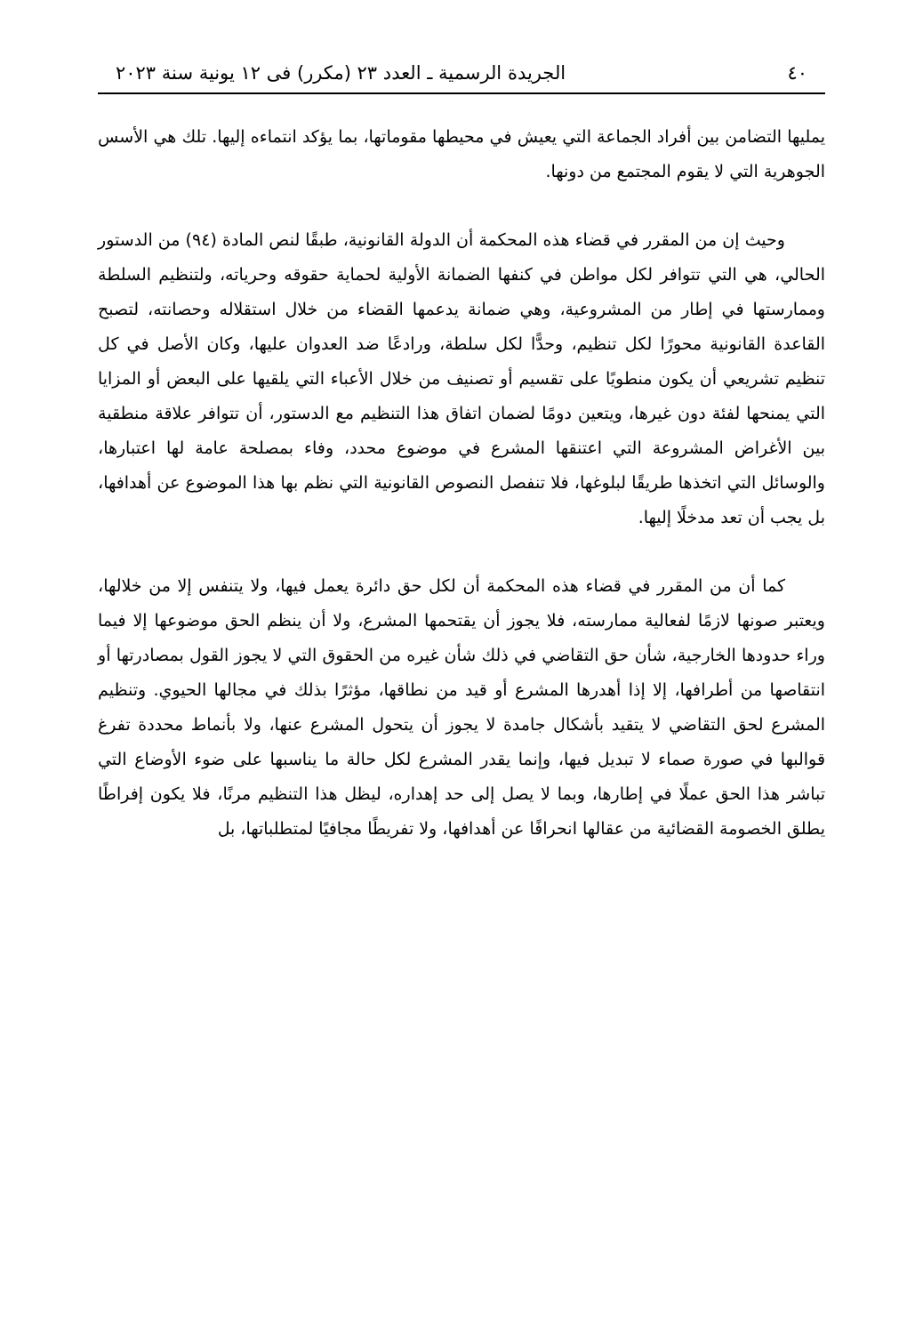٤٠ الجريدة الرسمية ـ العدد ٢٣ (مكرر) فى ١٢ يونية سنة ٢٠٢٣
يمليها التضامن بين أفراد الجماعة التي يعيش في محيطها مقوماتها، بما يؤكد انتماءه إليها. تلك هي الأسس الجوهرية التي لا يقوم المجتمع من دونها.
وحيث إن من المقرر في قضاء هذه المحكمة أن الدولة القانونية، طبقًا لنص المادة (٩٤) من الدستور الحالي، هي التي تتوافر لكل مواطن في كنفها الضمانة الأولية لحماية حقوقه وحرياته، ولتنظيم السلطة وممارستها في إطار من المشروعية، وهي ضمانة يدعمها القضاء من خلال استقلاله وحصانته، لتصبح القاعدة القانونية محورًا لكل تنظيم، وحدًّا لكل سلطة، ورادعًا ضد العدوان عليها، وكان الأصل في كل تنظيم تشريعي أن يكون منطويًا على تقسيم أو تصنيف من خلال الأعباء التي يلقيها على البعض أو المزايا التي يمنحها لفئة دون غيرها، ويتعين دومًا لضمان اتفاق هذا التنظيم مع الدستور، أن تتوافر علاقة منطقية بين الأغراض المشروعة التي اعتنقها المشرع في موضوع محدد، وفاء بمصلحة عامة لها اعتبارها، والوسائل التي اتخذها طريقًا لبلوغها، فلا تنفصل النصوص القانونية التي نظم بها هذا الموضوع عن أهدافها، بل يجب أن تعد مدخلًا إليها.
كما أن من المقرر في قضاء هذه المحكمة أن لكل حق دائرة يعمل فيها، ولا يتنفس إلا من خلالها، ويعتبر صونها لازمًا لفعالية ممارسته، فلا يجوز أن يقتحمها المشرع، ولا أن ينظم الحق موضوعها إلا فيما وراء حدودها الخارجية، شأن حق التقاضي في ذلك شأن غيره من الحقوق التي لا يجوز القول بمصادرتها أو انتقاصها من أطرافها، إلا إذا أهدرها المشرع أو قيد من نطاقها، مؤثرًا بذلك في مجالها الحيوي. وتنظيم المشرع لحق التقاضي لا يتقيد بأشكال جامدة لا يجوز أن يتحول المشرع عنها، ولا بأنماط محددة تفرغ قوالبها في صورة صماء لا تبديل فيها، وإنما يقدر المشرع لكل حالة ما يناسبها على ضوء الأوضاع التي تباشر هذا الحق عملًا في إطارها، وبما لا يصل إلى حد إهداره، ليظل هذا التنظيم مرنًا، فلا يكون إفراطًا يطلق الخصومة القضائية من عقالها انحرافًا عن أهدافها، ولا تفريطًا مجافيًا لمتطلباتها، بل